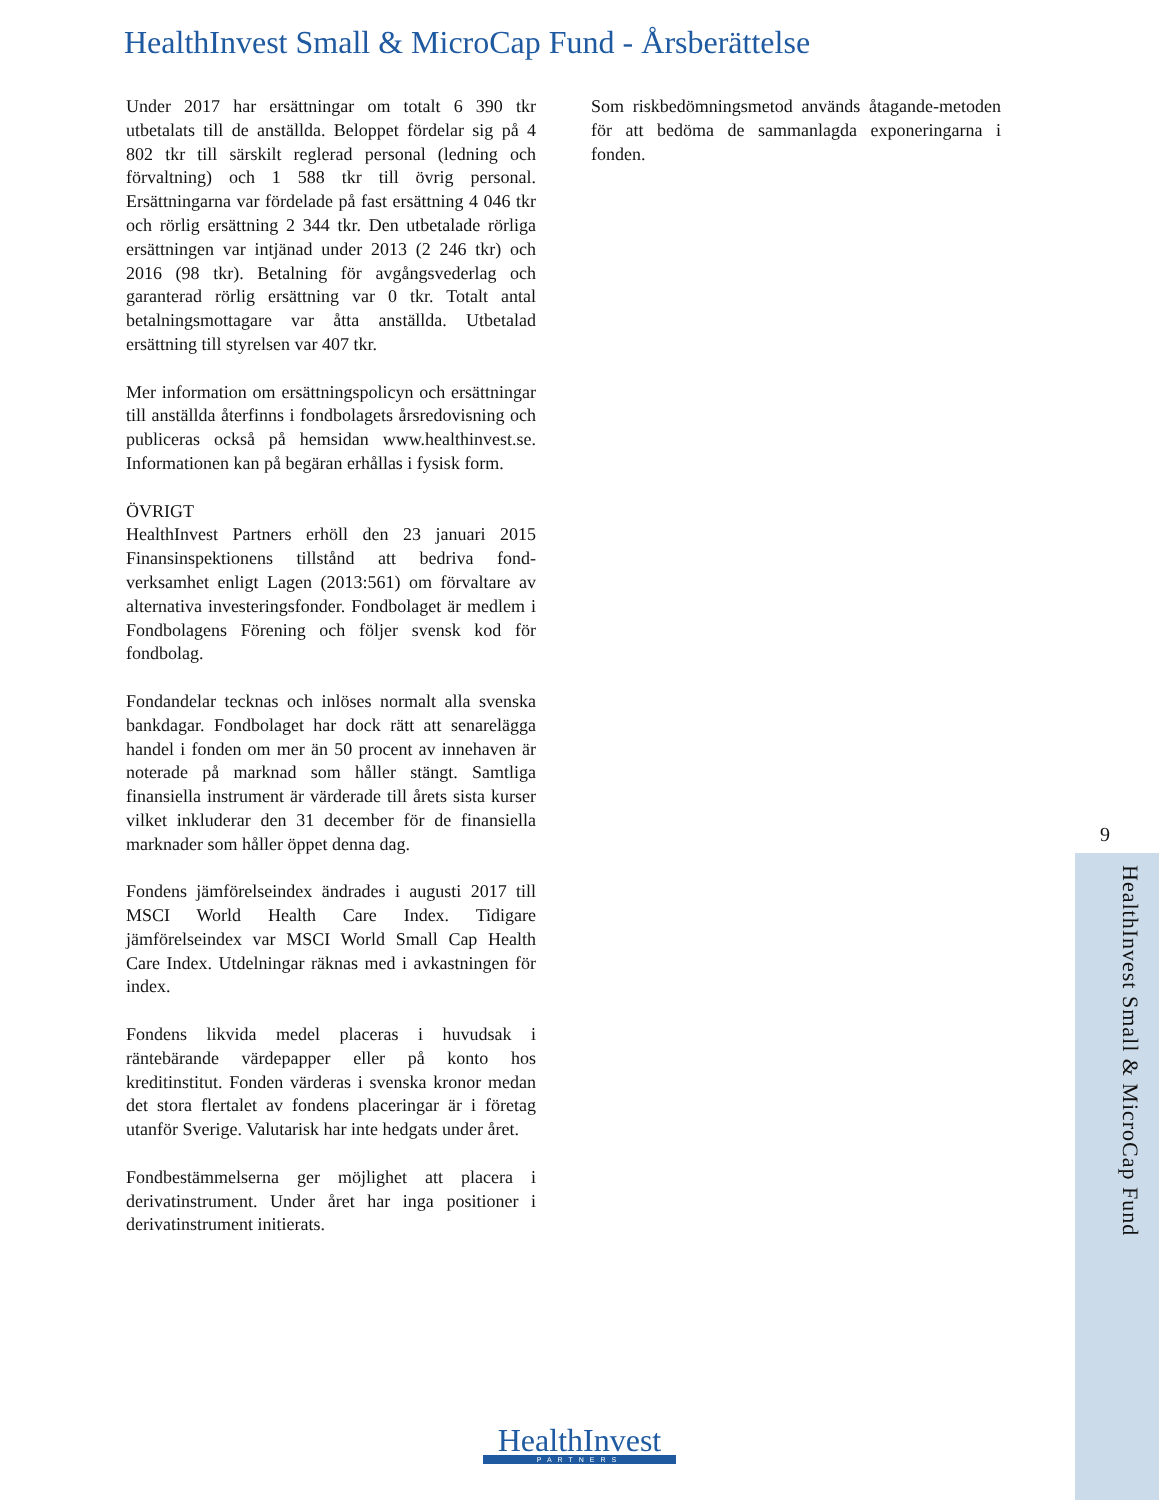HealthInvest Small & MicroCap Fund - Årsberättelse
Under 2017 har ersättningar om totalt 6 390 tkr utbetalats till de anställda. Beloppet fördelar sig på 4 802 tkr till särskilt reglerad personal (ledning och förvaltning) och 1 588 tkr till övrig personal. Ersättningarna var fördelade på fast ersättning 4 046 tkr och rörlig ersättning 2 344 tkr. Den utbetalade rörliga ersättningen var intjänad under 2013 (2 246 tkr) och 2016 (98 tkr). Betalning för avgångsvederlag och garanterad rörlig ersättning var 0 tkr. Totalt antal betalningsmottagare var åtta anställda. Utbetalad ersättning till styrelsen var 407 tkr.
Mer information om ersättningspolicyn och ersättningar till anställda återfinns i fondbolagets årsredovisning och publiceras också på hemsidan www.healthinvest.se. Informationen kan på begäran erhållas i fysisk form.
ÖVRIGT
HealthInvest Partners erhöll den 23 januari 2015 Finansinspektionens tillstånd att bedriva fond-verksamhet enligt Lagen (2013:561) om förvaltare av alternativa investeringsfonder. Fondbolaget är medlem i Fondbolagens Förening och följer svensk kod för fondbolag.
Fondandelar tecknas och inlöses normalt alla svenska bankdagar. Fondbolaget har dock rätt att senarelägga handel i fonden om mer än 50 procent av innehaven är noterade på marknad som håller stängt. Samtliga finansiella instrument är värderade till årets sista kurser vilket inkluderar den 31 december för de finansiella marknader som håller öppet denna dag.
Fondens jämförelseindex ändrades i augusti 2017 till MSCI World Health Care Index. Tidigare jämförelseindex var MSCI World Small Cap Health Care Index. Utdelningar räknas med i avkastningen för index.
Fondens likvida medel placeras i huvudsak i räntebärande värdepapper eller på konto hos kreditinstitut. Fonden värderas i svenska kronor medan det stora flertalet av fondens placeringar är i företag utanför Sverige. Valutarisk har inte hedgats under året.
Fondbestämmelserna ger möjlighet att placera i derivatinstrument. Under året har inga positioner i derivatinstrument initierats.
Som riskbedömningsmetod används åtagande-metoden för att bedöma de sammanlagda exponeringarna i fonden.
9
HealthInvest Small & MicroCap Fund
HealthInvest
PARTNERS